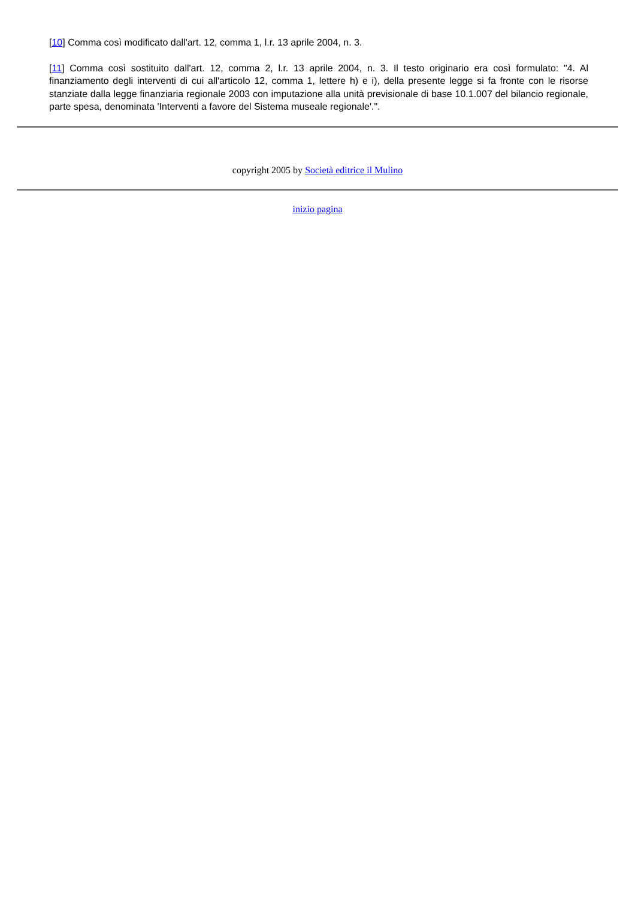[10] Comma così modificato dall'art. 12, comma 1, l.r. 13 aprile 2004, n. 3.
[11] Comma così sostituito dall'art. 12, comma 2, l.r. 13 aprile 2004, n. 3. Il testo originario era così formulato: "4. Al finanziamento degli interventi di cui all'articolo 12, comma 1, lettere h) e i), della presente legge si fa fronte con le risorse stanziate dalla legge finanziaria regionale 2003 con imputazione alla unità previsionale di base 10.1.007 del bilancio regionale, parte spesa, denominata 'Interventi a favore del Sistema museale regionale'.".
copyright 2005 by Società editrice il Mulino
inizio pagina